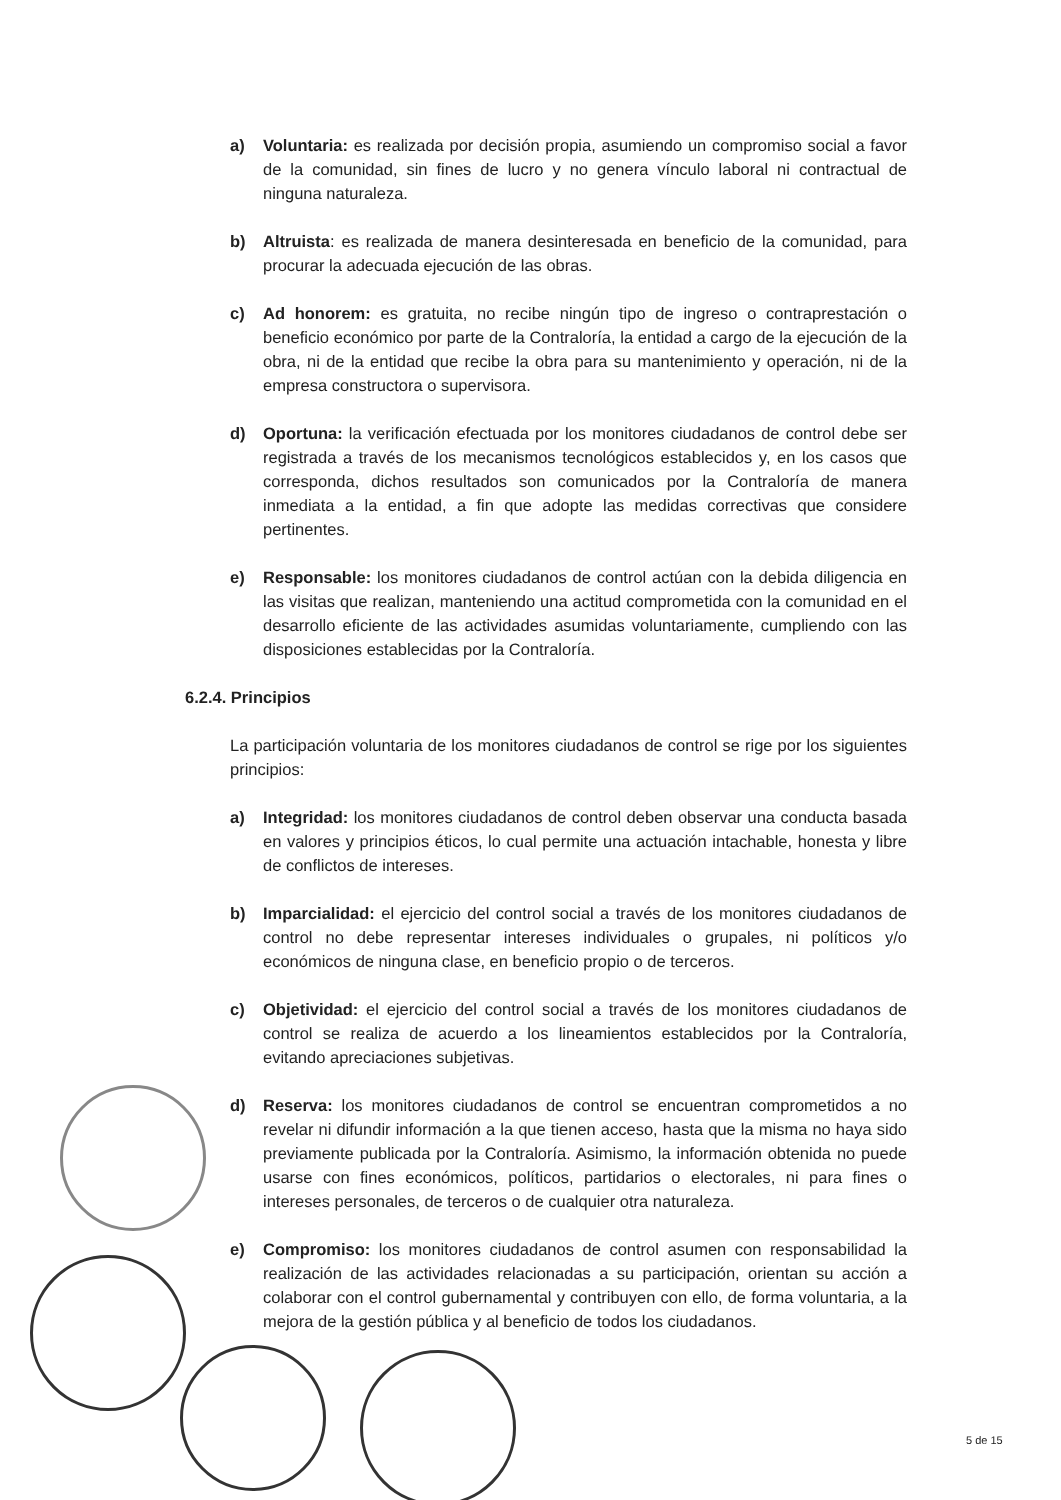a) Voluntaria: es realizada por decisión propia, asumiendo un compromiso social a favor de la comunidad, sin fines de lucro y no genera vínculo laboral ni contractual de ninguna naturaleza.
b) Altruista: es realizada de manera desinteresada en beneficio de la comunidad, para procurar la adecuada ejecución de las obras.
c) Ad honorem: es gratuita, no recibe ningún tipo de ingreso o contraprestación o beneficio económico por parte de la Contraloría, la entidad a cargo de la ejecución de la obra, ni de la entidad que recibe la obra para su mantenimiento y operación, ni de la empresa constructora o supervisora.
d) Oportuna: la verificación efectuada por los monitores ciudadanos de control debe ser registrada a través de los mecanismos tecnológicos establecidos y, en los casos que corresponda, dichos resultados son comunicados por la Contraloría de manera inmediata a la entidad, a fin que adopte las medidas correctivas que considere pertinentes.
e) Responsable: los monitores ciudadanos de control actúan con la debida diligencia en las visitas que realizan, manteniendo una actitud comprometida con la comunidad en el desarrollo eficiente de las actividades asumidas voluntariamente, cumpliendo con las disposiciones establecidas por la Contraloría.
6.2.4. Principios
La participación voluntaria de los monitores ciudadanos de control se rige por los siguientes principios:
a) Integridad: los monitores ciudadanos de control deben observar una conducta basada en valores y principios éticos, lo cual permite una actuación intachable, honesta y libre de conflictos de intereses.
b) Imparcialidad: el ejercicio del control social a través de los monitores ciudadanos de control no debe representar intereses individuales o grupales, ni políticos y/o económicos de ninguna clase, en beneficio propio o de terceros.
c) Objetividad: el ejercicio del control social a través de los monitores ciudadanos de control se realiza de acuerdo a los lineamientos establecidos por la Contraloría, evitando apreciaciones subjetivas.
d) Reserva: los monitores ciudadanos de control se encuentran comprometidos a no revelar ni difundir información a la que tienen acceso, hasta que la misma no haya sido previamente publicada por la Contraloría. Asimismo, la información obtenida no puede usarse con fines económicos, políticos, partidarios o electorales, ni para fines o intereses personales, de terceros o de cualquier otra naturaleza.
e) Compromiso: los monitores ciudadanos de control asumen con responsabilidad la realización de las actividades relacionadas a su participación, orientan su acción a colaborar con el control gubernamental y contribuyen con ello, de forma voluntaria, a la mejora de la gestión pública y al beneficio de todos los ciudadanos.
5 de 15